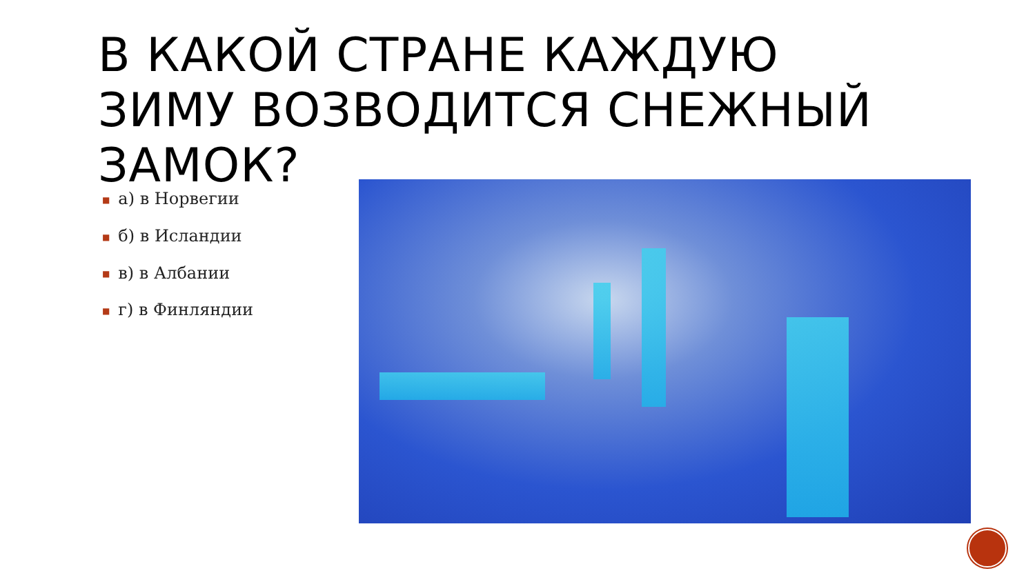В КАКОЙ СТРАНЕ КАЖДУЮ ЗИМУ ВОЗВОДИТСЯ СНЕЖНЫЙ ЗАМОК?
■ а) в Норвегии
■ б) в Исландии
■ в) в Албании
■ г) в Финляндии